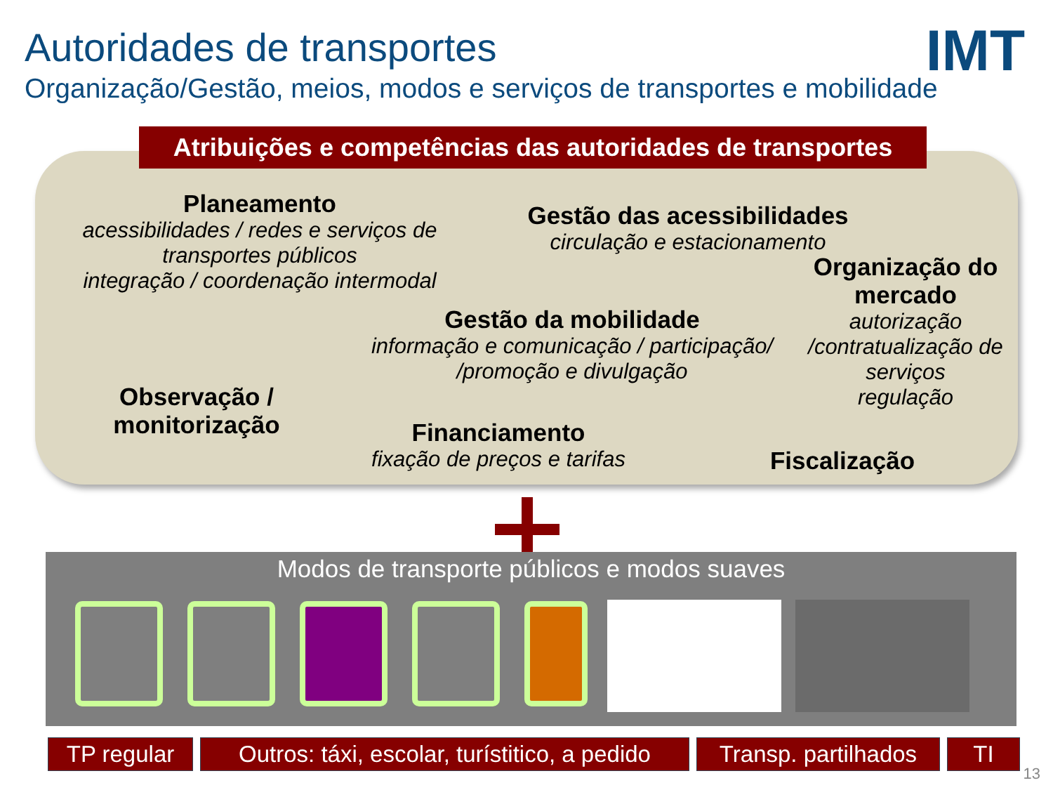Autoridades de transportes IMT
Organização/Gestão, meios, modos e serviços de transportes e mobilidade
Atribuições e competências das autoridades de transportes
Planeamento
acessibilidades / redes e serviços de transportes públicos
integração / coordenação intermodal
Gestão das acessibilidades
circulação e estacionamento
Organização do mercado
autorização /contratualização de serviços
regulação
Gestão da mobilidade
informação e comunicação / participação/ /promoção e divulgação
Observação / monitorização
Financiamento
fixação de preços e tarifas
Fiscalização
Modos de transporte públicos e modos suaves
TP regular Outros: táxi, escolar, turístitico, a pedido
Transp. partilhados
TI
13